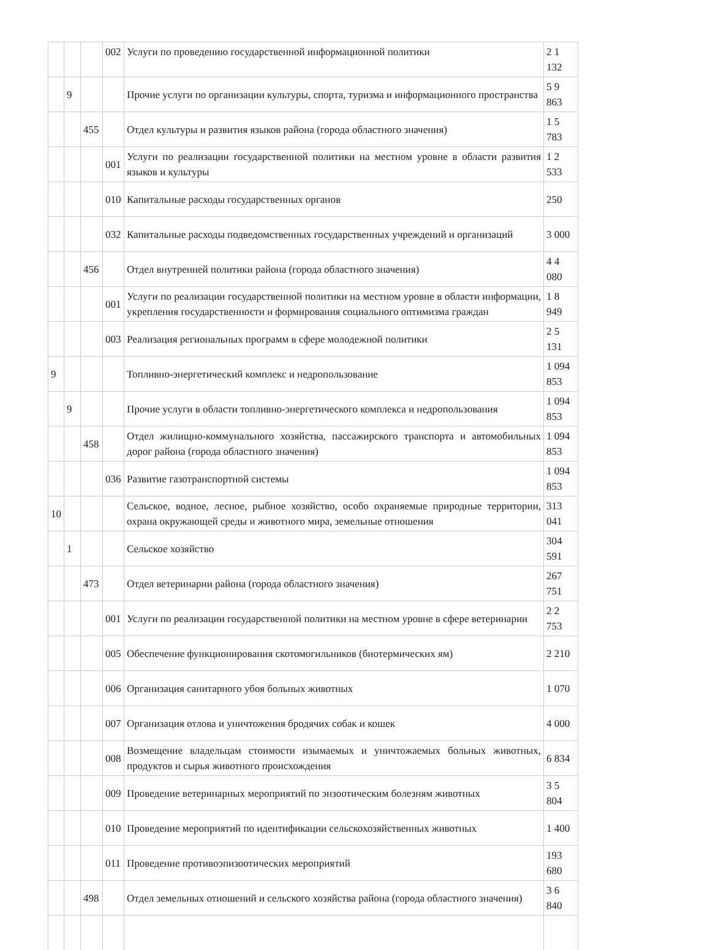| | | | 002 | Услуги по проведению государственной информационной политики | 2 1 132 |
| | 9 | | | Прочие услуги по организации культуры, спорта, туризма и информационного пространства | 5 9 863 |
| | | 455 | | Отдел культуры и развития языков района (города областного значения) | 1 5 783 |
| | | | 001 | Услуги по реализации государственной политики на местном уровне в области развития языков и культуры | 1 2 533 |
| | | | 010 | Капитальные расходы государственных органов | 250 |
| | | | 032 | Капитальные расходы подведомственных государственных учреждений и организаций | 3 000 |
| | | 456 | | Отдел внутренней политики района (города областного значения) | 4 4 080 |
| | | | 001 | Услуги по реализации государственной политики на местном уровне в области информации, укрепления государственности и формирования социального оптимизма граждан | 1 8 949 |
| | | | 003 | Реализация региональных программ в сфере молодежной политики | 2 5 131 |
| 9 | | | | Топливно-энергетический комплекс и недропользование | 1 094 853 |
| | 9 | | | Прочие услуги в области топливно-энергетического комплекса и недропользования | 1 094 853 |
| | | 458 | | Отдел жилищно-коммунального хозяйства, пассажирского транспорта и автомобильных дорог района (города областного значения) | 1 094 853 |
| | | | 036 | Развитие газотранспортной системы | 1 094 853 |
| 10 | | | | Сельское, водное, лесное, рыбное хозяйство, особо охраняемые природные территории, охрана окружающей среды и животного мира, земельные отношения | 313 041 |
| | 1 | | | Сельское хозяйство | 304 591 |
| | | 473 | | Отдел ветеринарии района (города областного значения) | 267 751 |
| | | | 001 | Услуги по реализации государственной политики на местном уровне в сфере ветеринарии | 2 2 753 |
| | | | 005 | Обеспечение функционирования скотомогильников (биотермических ям) | 2 210 |
| | | | 006 | Организация санитарного убоя больных животных | 1 070 |
| | | | 007 | Организация отлова и уничтожения бродячих собак и кошек | 4 000 |
| | | | 008 | Возмещение владельцам стоимости изымаемых и уничтожаемых больных животных, продуктов и сырья животного происхождения | 6 834 |
| | | | 009 | Проведение ветеринарных мероприятий по энзоотическим болезням животных | 3 5 804 |
| | | | 010 | Проведение мероприятий по идентификации сельскохозяйственных животных | 1 400 |
| | | | 011 | Проведение противоэпизоотических мероприятий | 193 680 |
| | | 498 | | Отдел земельных отношений и сельского хозяйства района (города областного значения) | 3 6 840 |